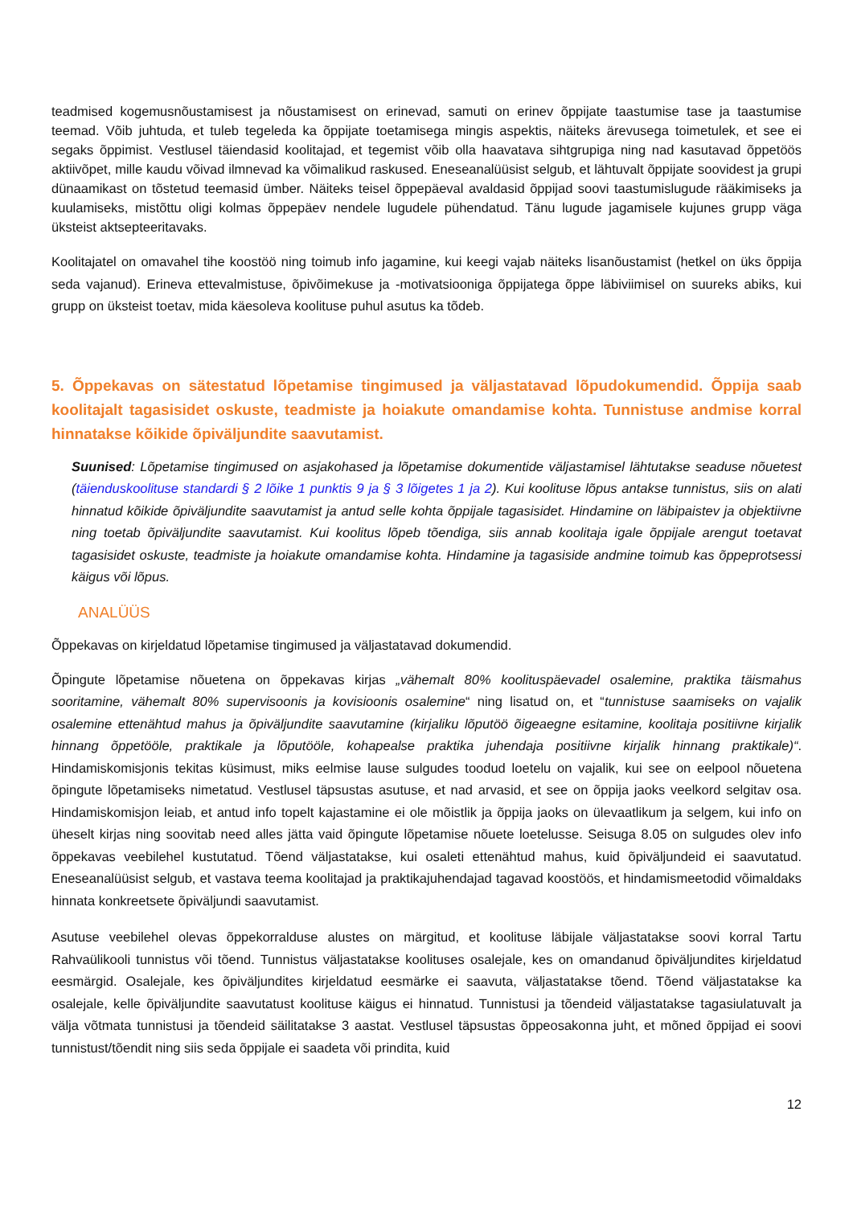teadmised kogemusnõustamisest ja nõustamisest on erinevad, samuti on erinev õppijate taastumise tase ja taastumise teemad. Võib juhtuda, et tuleb tegeleda ka õppijate toetamisega mingis aspektis, näiteks ärevusega toimetulek, et see ei segaks õppimist. Vestlusel täiendasid koolitajad, et tegemist võib olla haavatava sihtgrupiga ning nad kasutavad õppetöös aktiivõpet, mille kaudu võivad ilmnevad ka võimalikud raskused. Eneseanalüüsist selgub, et lähtuvalt õppijate soovidest ja grupi dünaamikast on tõstetud teemasid ümber. Näiteks teisel õppepäeval avaldasid õppijad soovi taastumislugude rääkimiseks ja kuulamiseks, mistõttu oligi kolmas õppepäev nendele lugudele pühendatud. Tänu lugude jagamisele kujunes grupp väga üksteist aktsepteeritavaks.
Koolitajatel on omavahel tihe koostöö ning toimub info jagamine, kui keegi vajab näiteks lisanõustamist (hetkel on üks õppija seda vajanud). Erineva ettevalmistuse, õpivõimekuse ja -motivatsiooniga õppijatega õppe läbiviimisel on suureks abiks, kui grupp on üksteist toetav, mida käesoleva koolituse puhul asutus ka tõdeb.
5. Õppekavas on sätestatud lõpetamise tingimused ja väljastatavad lõpudokumendid. Õppija saab koolitajalt tagasisidet oskuste, teadmiste ja hoiakute omandamise kohta. Tunnistuse andmise korral hinnatakse kõikide õpiväljundite saavutamist.
Suunised: Lõpetamise tingimused on asjakohased ja lõpetamise dokumentide väljastamisel lähtutakse seaduse nõuetest (täienduskoolituse standardi § 2 lõike 1 punktis 9 ja § 3 lõigetes 1 ja 2). Kui koolituse lõpus antakse tunnistus, siis on alati hinnatud kõikide õpiväljundite saavutamist ja antud selle kohta õppijale tagasisidet. Hindamine on läbipaistev ja objektiivne ning toetab õpiväljundite saavutamist. Kui koolitus lõpeb tõendiga, siis annab koolitaja igale õppijale arengut toetavat tagasisidet oskuste, teadmiste ja hoiakute omandamise kohta. Hindamine ja tagasiside andmine toimub kas õppeprotsessi käigus või lõpus.
ANALÜÜS
Õppekavas on kirjeldatud lõpetamise tingimused ja väljastatavad dokumendid.
Õpingute lõpetamise nõuetena on õppekavas kirjas „vähemalt 80% koolituspäevadel osalemine, praktika täismahus sooritamine, vähemalt 80% supervisoonis ja kovisioonis osalemine“ ning lisatud on, et “tunnistuse saamiseks on vajalik osalemine ettenähtud mahus ja õpiväljundite saavutamine (kirjaliku lõputöö õigeaegne esitamine, koolitaja positiivne kirjalik hinnang õppetööle, praktikale ja lõputööle, kohapealse praktika juhendaja positiivne kirjalik hinnang praktikale)“. Hindamiskomisjonis tekitas küsimust, miks eelmise lause sulgudes toodud loetelu on vajalik, kui see on eelpool nõuetena õpingute lõpetamiseks nimetatud. Vestlusel täpsustas asutuse, et nad arvasid, et see on õppija jaoks veelkord selgitav osa. Hindamiskomisjon leiab, et antud info topelt kajastamine ei ole mõistlik ja õppija jaoks on ülevaatlikum ja selgem, kui info on üheselt kirjas ning soovitab need alles jätta vaid õpingute lõpetamise nõuete loetelusse. Seisuga 8.05 on sulgudes olev info õppekavas veebilehel kustutatud. Tõend väljastatakse, kui osaleti ettenähtud mahus, kuid õpiväljundeid ei saavutatud. Eneseanalüüsist selgub, et vastava teema koolitajad ja praktikajuhendajad tagavad koostöös, et hindamismeetodid võimaldaks hinnata konkreetsete õpiväljundi saavutamist.
Asutuse veebilehel olevas õppekorralduse alustes on märgitud, et koolituse läbijale väljastatakse soovi korral Tartu Rahvaülikooli tunnistus või tõend. Tunnistus väljastatakse koolituses osalejale, kes on omandanud õpiväljundites kirjeldatud eesmärgid. Osalejale, kes õpiväljundites kirjeldatud eesmärke ei saavuta, väljastatakse tõend. Tõend väljastatakse ka osalejale, kelle õpiväljundite saavutatust koolituse käigus ei hinnatud. Tunnistusi ja tõendeid väljastatakse tagasiulatuvalt ja välja võtmata tunnistusi ja tõendeid säilitatakse 3 aastat. Vestlusel täpsustas õppeosakonna juht, et mõned õppijad ei soovi tunnistust/tõendit ning siis seda õppijale ei saadeta või prindita, kuid
12